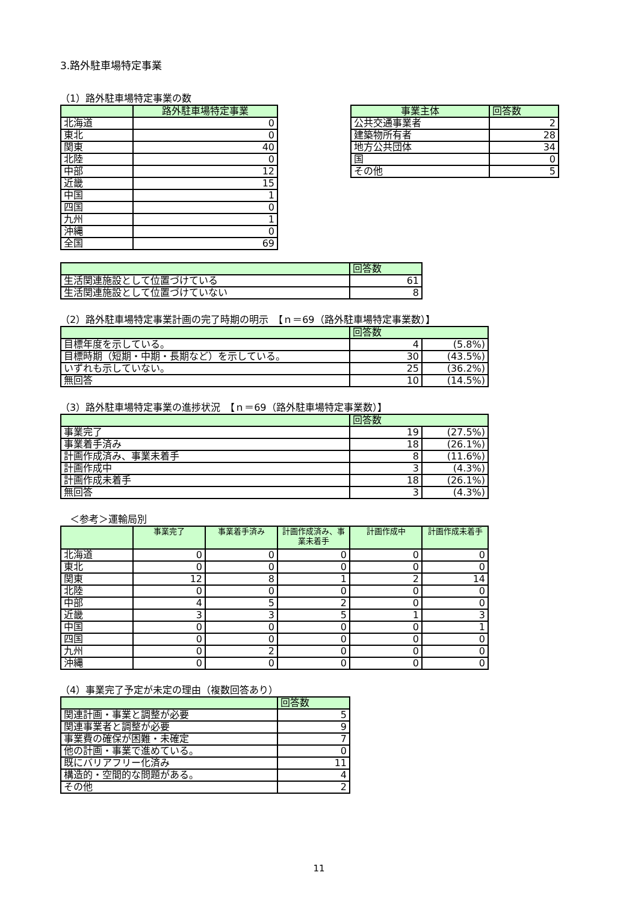3.路外駐車場特定事業
（1）路外駐車場特定事業の数
| | 路外駐車場特定事業 |
| --- | --- |
| 北海道 | 0 |
| 東北 | 0 |
| 関東 | 40 |
| 北陸 | 0 |
| 中部 | 12 |
| 近畿 | 15 |
| 中国 | 1 |
| 四国 | 0 |
| 九州 | 1 |
| 沖縄 | 0 |
| 全国 | 69 |
| 事業主体 | 回答数 |
| --- | --- |
| 公共交通事業者 | 2 |
| 建築物所有者 | 28 |
| 地方公共団体 | 34 |
| 国 | 0 |
| その他 | 5 |
| | 回答数 |
| --- | --- |
| 生活関連施設として位置づけている | 61 |
| 生活関連施設として位置づけていない | 8 |
（2）路外駐車場特定事業計画の完了時期の明示　【ｎ＝69（路外駐車場特定事業数）】
| | 回答数 | |
| --- | --- | --- |
| 目標年度を示している。 | 4 | (5.8%) |
| 目標時期（短期・中期・長期など）を示している。 | 30 | (43.5%) |
| いずれも示していない。 | 25 | (36.2%) |
| 無回答 | 10 | (14.5%) |
（3）路外駐車場特定事業の進捗状況　【ｎ＝69（路外駐車場特定事業数）】
| | 回答数 | |
| --- | --- | --- |
| 事業完了 | 19 | (27.5%) |
| 事業着手済み | 18 | (26.1%) |
| 計画作成済み、事業未着手 | 8 | (11.6%) |
| 計画作成中 | 3 | (4.3%) |
| 計画作成未着手 | 18 | (26.1%) |
| 無回答 | 3 | (4.3%) |
　＜参考＞運輸局別
| | 事業完了 | 事業着手済み | 計画作成済み、事業未着手 | 計画作成中 | 計画作成未着手 |
| --- | --- | --- | --- | --- | --- |
| 北海道 | 0 | 0 | 0 | 0 | 0 |
| 東北 | 0 | 0 | 0 | 0 | 0 |
| 関東 | 12 | 8 | 1 | 2 | 14 |
| 北陸 | 0 | 0 | 0 | 0 | 0 |
| 中部 | 4 | 5 | 2 | 0 | 0 |
| 近畿 | 3 | 3 | 5 | 1 | 3 |
| 中国 | 0 | 0 | 0 | 0 | 1 |
| 四国 | 0 | 0 | 0 | 0 | 0 |
| 九州 | 0 | 2 | 0 | 0 | 0 |
| 沖縄 | 0 | 0 | 0 | 0 | 0 |
（4）事業完了予定が未定の理由（複数回答あり）
| | 回答数 |
| --- | --- |
| 関連計画・事業と調整が必要 | 5 |
| 関連事業者と調整が必要 | 9 |
| 事業費の確保が困難・未確定 | 7 |
| 他の計画・事業で進めている。 | 0 |
| 既にバリアフリー化済み | 11 |
| 構造的・空間的な問題がある。 | 4 |
| その他 | 2 |
11